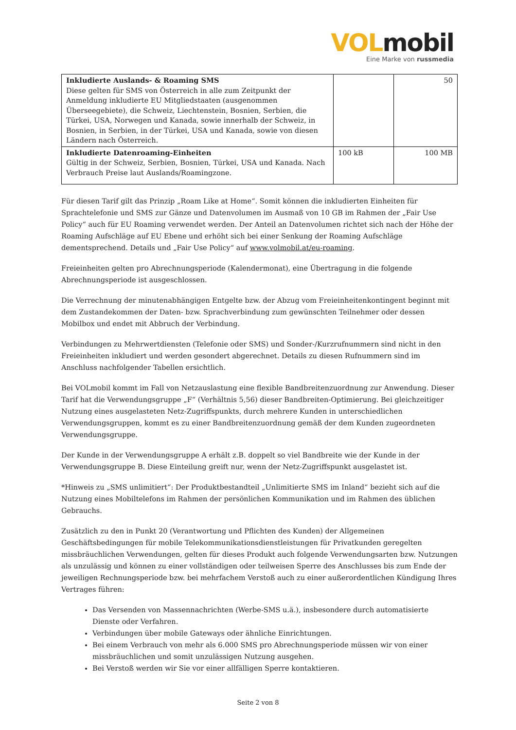VOLmobil
Eine Marke von russmedia
| Inkludierte Auslands- & Roaming SMS Diese gelten für SMS von Österreich in alle zum Zeitpunkt der Anmeldung inkludierte EU Mitgliedstaaten (ausgenommen Überseegebiete), die Schweiz, Liechtenstein, Bosnien, Serbien, die Türkei, USA, Norwegen und Kanada, sowie innerhalb der Schweiz, in Bosnien, in Serbien, in der Türkei, USA und Kanada, sowie von diesen Ländern nach Österreich. | | 50 |
| Inkludierte Datenroaming-Einheiten Gültig in der Schweiz, Serbien, Bosnien, Türkei, USA und Kanada. Nach Verbrauch Preise laut Auslands/Roamingzone. | 100 kB | 100 MB |
Für diesen Tarif gilt das Prinzip „Roam Like at Home“. Somit können die inkludierten Einheiten für Sprachtelefonie und SMS zur Gänze und Datenvolumen im Ausmaß von 10 GB im Rahmen der „Fair Use Policy“ auch für EU Roaming verwendet werden. Der Anteil an Datenvolumen richtet sich nach der Höhe der Roaming Aufschläge auf EU Ebene und erhöht sich bei einer Senkung der Roaming Aufschläge dementsprechend. Details und „Fair Use Policy“ auf www.volmobil.at/eu-roaming.
Freieinheiten gelten pro Abrechnungsperiode (Kalendermonat), eine Übertragung in die folgende Abrechnungsperiode ist ausgeschlossen.
Die Verrechnung der minutenabhängigen Entgelte bzw. der Abzug vom Freieinheitenkontingent beginnt mit dem Zustandekommen der Daten- bzw. Sprachverbindung zum gewünschten Teilnehmer oder dessen Mobilbox und endet mit Abbruch der Verbindung.
Verbindungen zu Mehrwertdiensten (Telefonie oder SMS) und Sonder-/Kurzrufnummern sind nicht in den Freieinheiten inkludiert und werden gesondert abgerechnet. Details zu diesen Rufnummern sind im Anschluss nachfolgender Tabellen ersichtlich.
Bei VOLmobil kommt im Fall von Netzauslastung eine flexible Bandbreitenzuordnung zur Anwendung. Dieser Tarif hat die Verwendungsgruppe „F“ (Verhältnis 5,56) dieser Bandbreiten-Optimierung. Bei gleichzeitiger Nutzung eines ausgelasteten Netz-Zugriffspunkts, durch mehrere Kunden in unterschiedlichen Verwendungsgruppen, kommt es zu einer Bandbreitenzuordnung gemäß der dem Kunden zugeordneten Verwendungsgruppe.
Der Kunde in der Verwendungsgruppe A erhält z.B. doppelt so viel Bandbreite wie der Kunde in der Verwendungsgruppe B. Diese Einteilung greift nur, wenn der Netz-Zugriffspunkt ausgelastet ist.
*Hinweis zu „SMS unlimitiert“: Der Produktbestandteil „Unlimitierte SMS im Inland“ bezieht sich auf die Nutzung eines Mobiltelefons im Rahmen der persönlichen Kommunikation und im Rahmen des üblichen Gebrauchs.
Zusätzlich zu den in Punkt 20 (Verantwortung und Pflichten des Kunden) der Allgemeinen Geschäftsbedingungen für mobile Telekommunikationsdienstleistungen für Privatkunden geregelten missbräuchlichen Verwendungen, gelten für dieses Produkt auch folgende Verwendungsarten bzw. Nutzungen als unzulässig und können zu einer vollständigen oder teilweisen Sperre des Anschlusses bis zum Ende der jeweiligen Rechnungsperiode bzw. bei mehrfachem Verstoß auch zu einer außerordentlichen Kündigung Ihres Vertrages führen:
Das Versenden von Massennachrichten (Werbe-SMS u.ä.), insbesondere durch automatisierte Dienste oder Verfahren.
Verbindungen über mobile Gateways oder ähnliche Einrichtungen.
Bei einem Verbrauch von mehr als 6.000 SMS pro Abrechnungsperiode müssen wir von einer missbräuchlichen und somit unzulässigen Nutzung ausgehen.
Bei Verstoß werden wir Sie vor einer allfälligen Sperre kontaktieren.
Seite 2 von 8